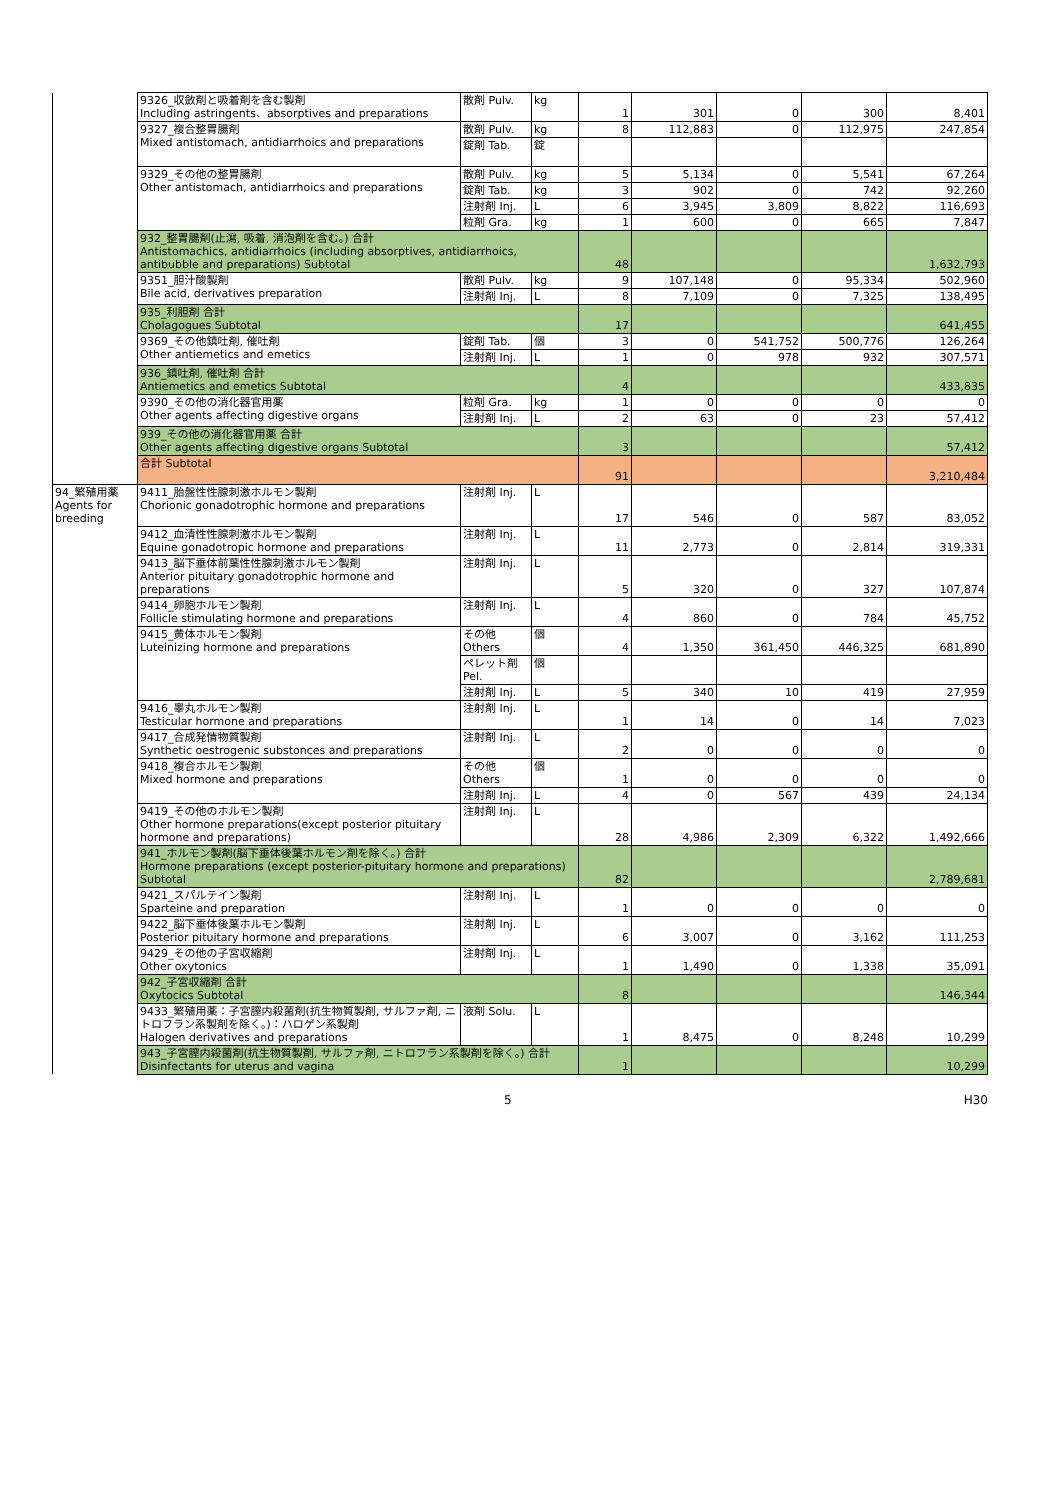| | 9326_収斂剤と吸着剤を含む製剤 Including astringents、absorptives and preparations | 散剤 Pulv. | kg | 1 | 301 | 0 | 300 | 8,401 |
| | 9327_複合整胃腸剤 Mixed antistomach, antidiarrhoics and preparations | 散剤 Pulv. | kg | 8 | 112,883 | 0 | 112,975 | 247,854 |
| | | 錠剤 Tab. | 錠 | | | | | |
| | 9329_その他の整胃腸剤 Other antistomach, antidiarrhoics and preparations | 散剤 Pulv. | kg | 5 | 5,134 | 0 | 5,541 | 67,264 |
| | | 錠剤 Tab. | kg | 3 | 902 | 0 | 742 | 92,260 |
| | | 注射剤 Inj. | L | 6 | 3,945 | 3,809 | 8,822 | 116,693 |
| | | 粒剤 Gra. | kg | 1 | 600 | 0 | 665 | 7,847 |
| | 932_整胃腸剤(止瀉, 吸着, 消泡剤を含む。) 合計 Antistomachics, antidiarrhoics (including absorptives, antidiarrhoics, antibubble and preparations) Subtotal | | | 48 | | | | 1,632,793 |
| | 9351_胆汁酸製剤 Bile acid, derivatives preparation | 散剤 Pulv. | kg | 9 | 107,148 | 0 | 95,334 | 502,960 |
| | | 注射剤 Inj. | L | 8 | 7,109 | 0 | 7,325 | 138,495 |
| | 935_利胆剤 合計 Cholagogues Subtotal | | | 17 | | | | 641,455 |
| | 9369_その他鎮吐剤, 催吐剤 Other antiemetics and emetics | 錠剤 Tab. | 個 | 3 | 0 | 541,752 | 500,776 | 126,264 |
| | | 注射剤 Inj. | L | 1 | 0 | 978 | 932 | 307,571 |
| | 936_鎮吐剤, 催吐剤 合計 Antiemetics and emetics Subtotal | | | 4 | | | | 433,835 |
| | 9390_その他の消化器官用薬 Other agents affecting digestive organs | 粒剤 Gra. | kg | 1 | 0 | 0 | 0 | 0 |
| | | 注射剤 Inj. | L | 2 | 63 | 0 | 23 | 57,412 |
| | 939_その他の消化器官用薬 合計 Other agents affecting digestive organs Subtotal | | | 3 | | | | 57,412 |
| | 合計 Subtotal | | | 91 | | | | 3,210,484 |
| 94_繁殖用薬 Agents for breeding | 9411_胎盤性性腺刺激ホルモン製剤 Chorionic gonadotrophic hormone and preparations | 注射剤 Inj. | L | 17 | 546 | 0 | 587 | 83,052 |
| | 9412_血清性性腺刺激ホルモン製剤 Equine gonadotropic hormone and preparations | 注射剤 Inj. | L | 11 | 2,773 | 0 | 2,814 | 319,331 |
| | 9413_脳下垂体前葉性性腺刺激ホルモン製剤 Anterior pituitary gonadotrophic hormone and preparations | 注射剤 Inj. | L | 5 | 320 | 0 | 327 | 107,874 |
| | 9414_卵胞ホルモン製剤 Follicle stimulating hormone and preparations | 注射剤 Inj. | L | 4 | 860 | 0 | 784 | 45,752 |
| | 9415_黄体ホルモン製剤 Luteinizing hormone and preparations | その他 Others | 個 | 4 | 1,350 | 361,450 | 446,325 | 681,890 |
| | | ペレット剤 Pel. | 個 | | | | | |
| | | 注射剤 Inj. | L | 5 | 340 | 10 | 419 | 27,959 |
| | 9416_睾丸ホルモン製剤 Testicular hormone and preparations | 注射剤 Inj. | L | 1 | 14 | 0 | 14 | 7,023 |
| | 9417_合成発情物質製剤 Synthetic oestrogenic substonces and preparations | 注射剤 Inj. | L | 2 | 0 | 0 | 0 | 0 |
| | 9418_複合ホルモン製剤 Mixed hormone and preparations | その他 Others | 個 | 1 | 0 | 0 | 0 | 0 |
| | | 注射剤 Inj. | L | 4 | 0 | 567 | 439 | 24,134 |
| | 9419_その他のホルモン製剤 Other hormone preparations(except posterior pituitary hormone and preparations) | 注射剤 Inj. | L | 28 | 4,986 | 2,309 | 6,322 | 1,492,666 |
| | 941_ホルモン製剤(脳下垂体後葉ホルモン剤を除く。) 合計 Hormone preparations (except posterior-pituitary hormone and preparations) Subtotal | | | 82 | | | | 2,789,681 |
| | 9421_スパルテイン製剤 Sparteine and preparation | 注射剤 Inj. | L | 1 | 0 | 0 | 0 | 0 |
| | 9422_脳下垂体後葉ホルモン製剤 Posterior pituitary hormone and preparations | 注射剤 Inj. | L | 6 | 3,007 | 0 | 3,162 | 111,253 |
| | 9429_その他の子宮収縮剤 Other oxytonics | 注射剤 Inj. | L | 1 | 1,490 | 0 | 1,338 | 35,091 |
| | 942_子宮収縮剤 合計 Oxytocics Subtotal | | | 8 | | | | 146,344 |
| | 9433_繁殖用薬：子宮膣内殺菌剤(抗生物質製剤, サルファ剤, ニトロフラン系製剤を除く。)：ハロゲン系製剤 Halogen derivatives and preparations | 液剤 Solu. | L | 1 | 8,475 | 0 | 8,248 | 10,299 |
| | 943_子宮膣内殺菌剤(抗生物質製剤, サルファ剤, ニトロフラン系製剤を除く。) 合計 Disinfectants for uterus and vagina | | | 1 | | | | 10,299 |
5 H30